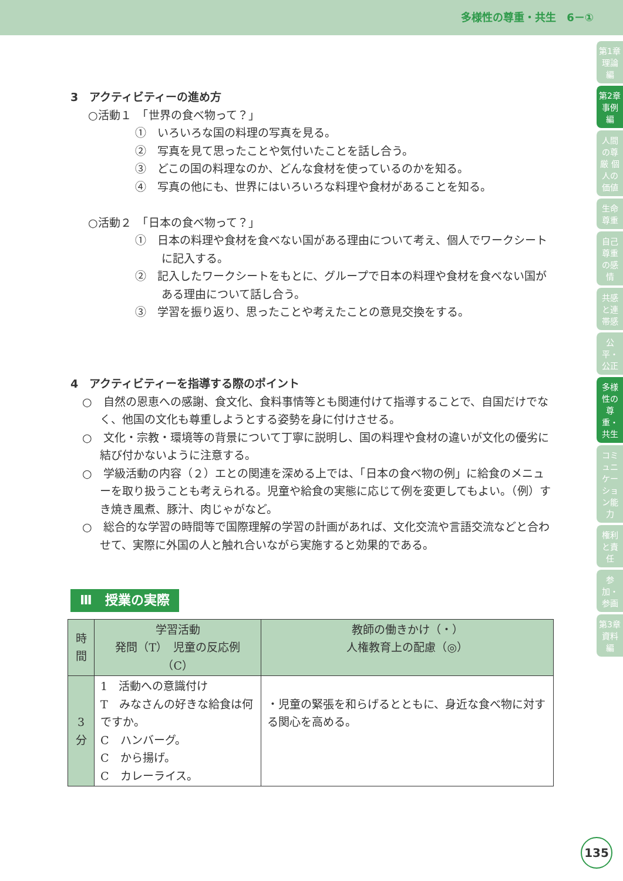多様性の尊重・共生　6－①
3　アクティビティーの進め方
○活動１　「世界の食べ物って？」
①　いろいろな国の料理の写真を見る。
②　写真を見て思ったことや気付いたことを話し合う。
③　どこの国の料理なのか、どんな食材を使っているのかを知る。
④　写真の他にも、世界にはいろいろな料理や食材があることを知る。
○活動２　「日本の食べ物って？」
①　日本の料理や食材を食べない国がある理由について考え、個人でワークシートに記入する。
②　記入したワークシートをもとに、グループで日本の料理や食材を食べない国がある理由について話し合う。
③　学習を振り返り、思ったことや考えたことの意見交換をする。
4　アクティビティーを指導する際のポイント
○　自然の恩恵への感謝、食文化、食料事情等とも関連付けて指導することで、自国だけでなく、他国の文化も尊重しようとする姿勢を身に付けさせる。
○　文化・宗教・環境等の背景について丁寧に説明し、国の料理や食材の違いが文化の優劣に結び付かないように注意する。
○　学級活動の内容（２）エとの関連を深める上では、「日本の食べ物の例」に給食のメニューを取り扱うことも考えられる。児童や給食の実態に応じて例を変更してもよい。（例）すき焼き風煮、豚汁、肉じゃがなど。
○　総合的な学習の時間等で国際理解の学習の計画があれば、文化交流や言語交流などと合わせて、実際に外国の人と触れ合いながら実施すると効果的である。
Ⅲ　授業の実際
| 時 間 | 学習活動 発問（T） 児童の反応例（C） | 教師の働きかけ（・） 人権教育上の配慮（◎） |
| --- | --- | --- |
| 3 分 | 1 活動への意識付け T みなさんの好きな給食は何ですか。 C ハンバーグ。 C から揚げ。 C カレーライス。 | ・児童の緊張を和らげるとともに、身近な食べ物に対する関心を高める。 |
第1章 理論編
第2章 事例編
人間の尊厳 個人の価値
生命尊重
自己尊重の感情
共感と連帯感
公平・公正
多様性の尊重・共生
コミュニケーション能力
権利と責任
参加・参画
第3章 資料編
135